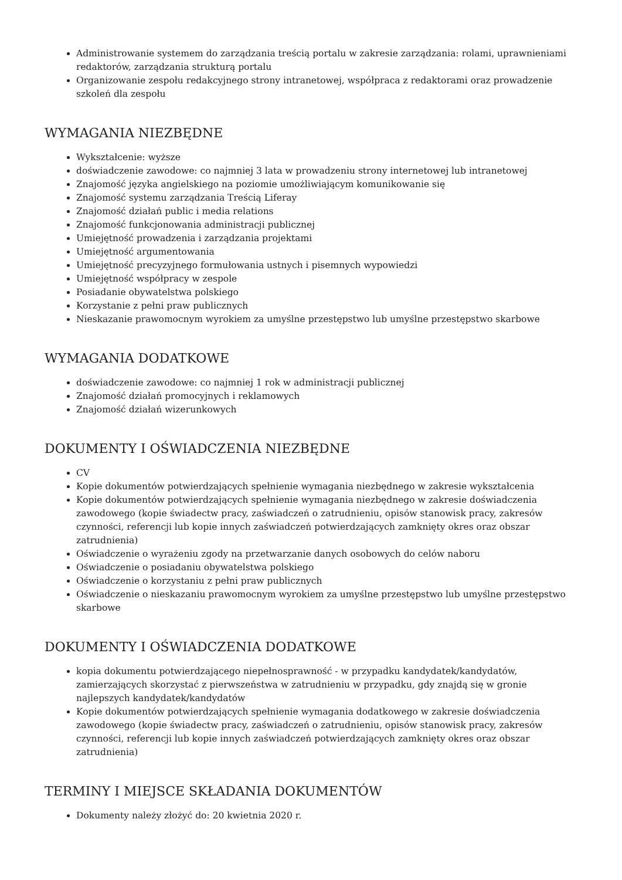Administrowanie systemem do zarządzania treścią portalu w zakresie zarządzania: rolami, uprawnieniami redaktorów, zarządzania strukturą portalu
Organizowanie zespołu redakcyjnego strony intranetowej, współpraca z redaktorami oraz prowadzenie szkoleń dla zespołu
WYMAGANIA NIEZBĘDNE
Wykształcenie: wyższe
doświadczenie zawodowe: co najmniej 3 lata w prowadzeniu strony internetowej lub intranetowej
Znajomość języka angielskiego na poziomie umożliwiającym komunikowanie się
Znajomość systemu zarządzania Treścią Liferay
Znajomość działań public i media relations
Znajomość funkcjonowania administracji publicznej
Umiejętność prowadzenia i zarządzania projektami
Umiejętność argumentowania
Umiejętność precyzyjnego formułowania ustnych i pisemnych wypowiedzi
Umiejętność współpracy w zespole
Posiadanie obywatelstwa polskiego
Korzystanie z pełni praw publicznych
Nieskazanie prawomocnym wyrokiem za umyślne przestępstwo lub umyślne przestępstwo skarbowe
WYMAGANIA DODATKOWE
doświadczenie zawodowe: co najmniej 1 rok w administracji publicznej
Znajomość działań promocyjnych i reklamowych
Znajomość działań wizerunkowych
DOKUMENTY I OŚWIADCZENIA NIEZBĘDNE
CV
Kopie dokumentów potwierdzających spełnienie wymagania niezbędnego w zakresie wykształcenia
Kopie dokumentów potwierdzających spełnienie wymagania niezbędnego w zakresie doświadczenia zawodowego (kopie świadectw pracy, zaświadczeń o zatrudnieniu, opisów stanowisk pracy, zakresów czynności, referencji lub kopie innych zaświadczeń potwierdzających zamknięty okres oraz obszar zatrudnienia)
Oświadczenie o wyrażeniu zgody na przetwarzanie danych osobowych do celów naboru
Oświadczenie o posiadaniu obywatelstwa polskiego
Oświadczenie o korzystaniu z pełni praw publicznych
Oświadczenie o nieskazaniu prawomocnym wyrokiem za umyślne przestępstwo lub umyślne przestępstwo skarbowe
DOKUMENTY I OŚWIADCZENIA DODATKOWE
kopia dokumentu potwierdzającego niepełnosprawność - w przypadku kandydatek/kandydatów, zamierzających skorzystać z pierwszeństwa w zatrudnieniu w przypadku, gdy znajdą się w gronie najlepszych kandydatek/kandydatów
Kopie dokumentów potwierdzających spełnienie wymagania dodatkowego w zakresie doświadczenia zawodowego (kopie świadectw pracy, zaświadczeń o zatrudnieniu, opisów stanowisk pracy, zakresów czynności, referencji lub kopie innych zaświadczeń potwierdzających zamknięty okres oraz obszar zatrudnienia)
TERMINY I MIEJSCE SKŁADANIA DOKUMENTÓW
Dokumenty należy złożyć do: 20 kwietnia 2020 r.